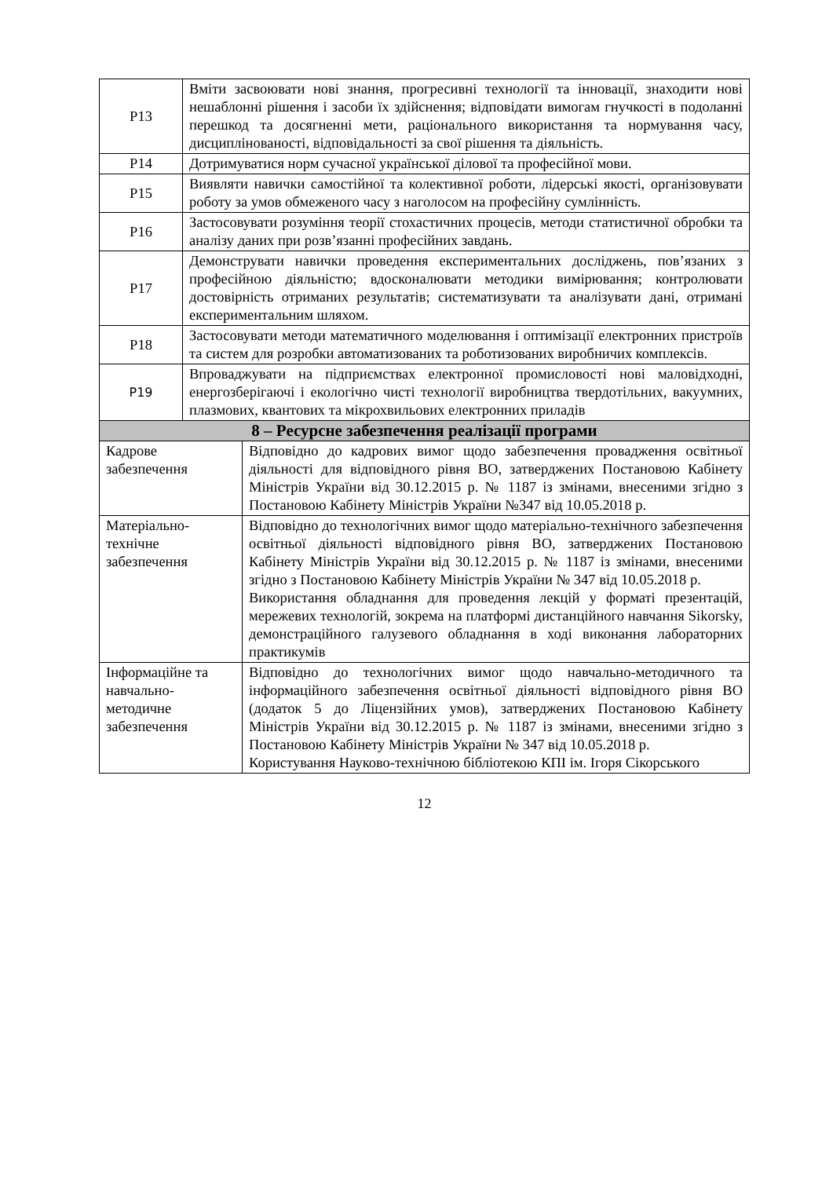| Р13 | Вміти засвоювати нові знання, прогресивні технології та інновації, знаходити нові нешаблонні рішення і засоби їх здійснення; відповідати вимогам гнучкості в подоланні перешкод та досягненні мети, раціонального використання та нормування часу, дисциплінованості, відповідальності за свої рішення та діяльність. | |
| Р14 | Дотримуватися норм сучасної української ділової та професійної мови. | |
| Р15 | Виявляти навички самостійної та колективної роботи, лідерські якості, організовувати роботу за умов обмеженого часу з наголосом на професійну сумлінність. | |
| Р16 | Застосовувати розуміння теорії стохастичних процесів, методи статистичної обробки та аналізу даних при розв’язанні професійних завдань. | |
| Р17 | Демонструвати навички проведення експериментальних досліджень, пов’язаних з професійною діяльністю; вдосконалювати методики вимірювання; контролювати достовірність отриманих результатів; систематизувати та аналізувати дані, отримані експериментальним шляхом. | |
| Р18 | Застосовувати методи математичного моделювання і оптимізації електронних пристроїв та систем для розробки автоматизованих та роботизованих виробничих комплексів. | |
| Р19 | Впроваджувати на підприємствах електронної промисловості нові маловідходні, енергозберігаючі і екологічно чисті технології виробництва твердотільних, вакуумних, плазмових, квантових та мікрохвильових електронних приладів | |
| 8 – Ресурсне забезпечення реалізації програми | | |
| Кадрове забезпечення | | Відповідно до кадрових вимог щодо забезпечення провадження освітньої діяльності для відповідного рівня ВО, затверджених Постановою Кабінету Міністрів України від 30.12.2015 р. № 1187 із змінами, внесеними згідно з Постановою Кабінету Міністрів України №347 від 10.05.2018 р. |
| Матеріально-технічне забезпечення | | Відповідно до технологічних вимог щодо матеріально-технічного забезпечення освітньої діяльності відповідного рівня ВО, затверджених Постановою Кабінету Міністрів України від 30.12.2015 р. № 1187 із змінами, внесеними згідно з Постановою Кабінету Міністрів України № 347 від 10.05.2018 р. Використання обладнання для проведення лекцій у форматі презентацій, мережевих технологій, зокрема на платформі дистанційного навчання Sikorsky, демонстраційного галузевого обладнання в ході виконання лабораторних практикумів |
| Інформаційне та навчально-методичне забезпечення | | Відповідно до технологічних вимог щодо навчально-методичного та інформаційного забезпечення освітньої діяльності відповідного рівня ВО (додаток 5 до Ліцензійних умов), затверджених Постановою Кабінету Міністрів України від 30.12.2015 р. № 1187 із змінами, внесеними згідно з Постановою Кабінету Міністрів України № 347 від 10.05.2018 р. Користування Науково-технічною бібліотекою КПІ ім. Ігоря Сікорського |
12